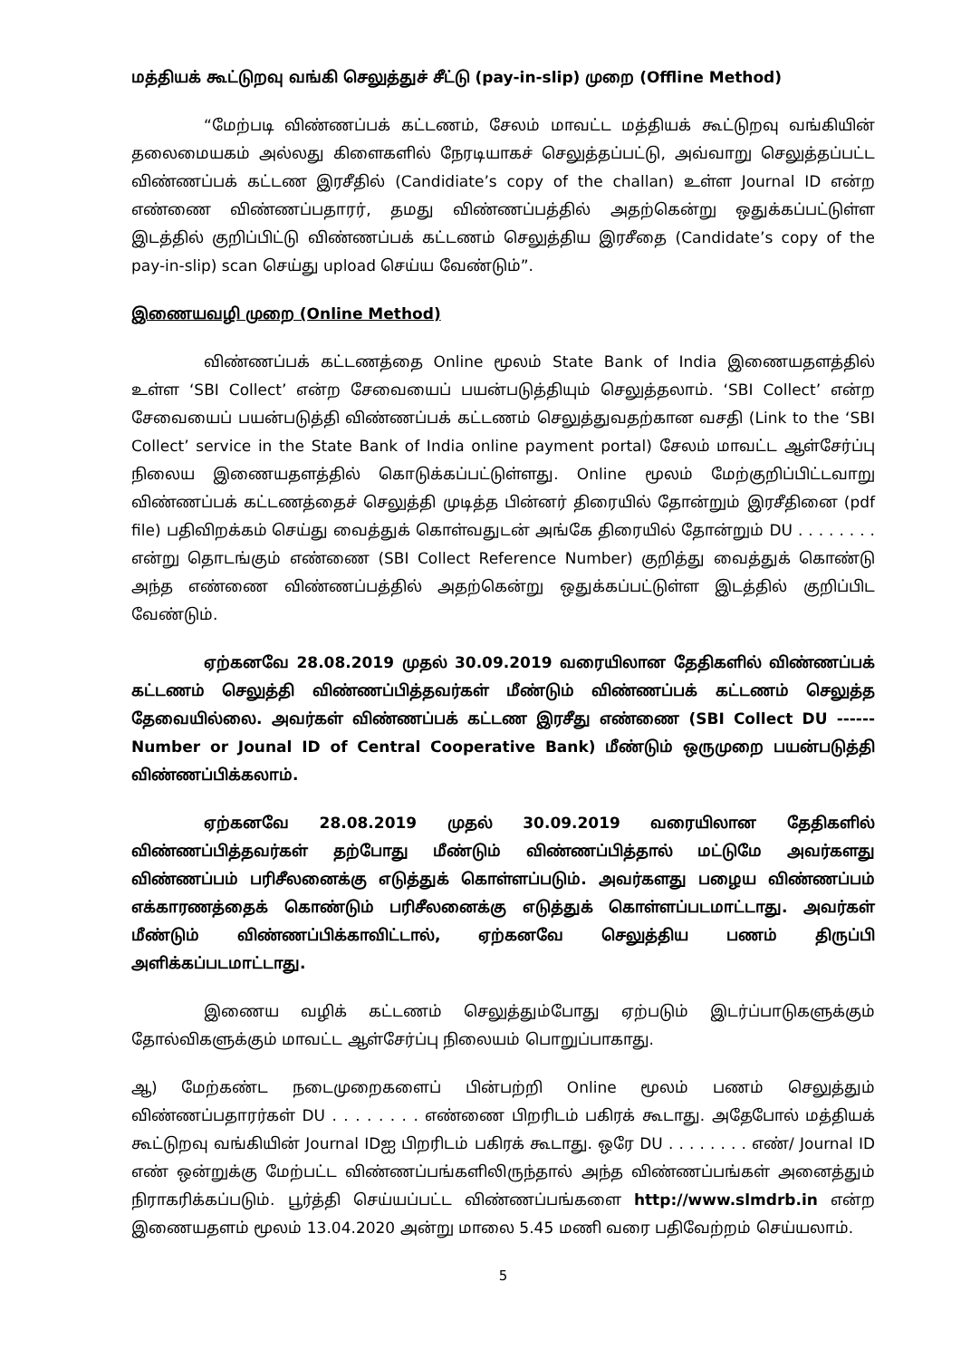மத்தியக் கூட்டுறவு வங்கி செலுத்துச் சீட்டு (pay-in-slip) முறை (Offline Method)
“மேற்படி விண்ணப்பக் கட்டணம், சேலம் மாவட்ட மத்தியக் கூட்டுறவு வங்கியின் தலைமையகம் அல்லது கிளைகளில் நேரடியாகச் செலுத்தப்பட்டு, அவ்வாறு செலுத்தப்பட்ட விண்ணப்பக் கட்டண இரசீதில் (Candidiate’s copy of the challan) உள்ள Journal ID என்ற எண்ணை விண்ணப்பதாரர், தமது விண்ணப்பத்தில் அதற்கென்று ஒதுக்கப்பட்டுள்ள இடத்தில் குறிப்பிட்டு விண்ணப்பக் கட்டணம் செலுத்திய இரசீதை (Candidate’s copy of the pay-in-slip) scan செய்து upload செய்ய வேண்டும்”.
இணையவழி முறை (Online Method)
விண்ணப்பக் கட்டணத்தை Online மூலம் State Bank of India இணையதளத்தில் உள்ள ‘SBI Collect’ என்ற சேவையைப் பயன்படுத்தியும் செலுத்தலாம். ‘SBI Collect’ என்ற சேவையைப் பயன்படுத்தி விண்ணப்பக் கட்டணம் செலுத்துவதற்கான வசதி (Link to the ‘SBI Collect’ service in the State Bank of India online payment portal) சேலம் மாவட்ட ஆள்சேர்ப்பு நிலைய இணையதளத்தில் கொடுக்கப்பட்டுள்ளது. Online மூலம் மேற்குறிப்பிட்டவாறு விண்ணப்பக் கட்டணத்தைச் செலுத்தி முடித்த பின்னர் திரையில் தோன்றும் இரசீதினை (pdf file) பதிவிறக்கம் செய்து வைத்துக் கொள்வதுடன் அங்கே திரையில் தோன்றும் DU . . . . . . . . என்று தொடங்கும் எண்ணை (SBI Collect Reference Number) குறித்து வைத்துக் கொண்டு அந்த எண்ணை விண்ணப்பத்தில் அதற்கென்று ஒதுக்கப்பட்டுள்ள இடத்தில் குறிப்பிட வேண்டும்.
ஏற்கனவே 28.08.2019 முதல் 30.09.2019 வரையிலான தேதிகளில் விண்ணப்பக் கட்டணம் செலுத்தி விண்ணப்பித்தவர்கள் மீண்டும் விண்ணப்பக் கட்டணம் செலுத்த தேவையில்லை. அவர்கள் விண்ணப்பக் கட்டண இரசீது எண்ணை (SBI Collect DU ------ Number or Jounal ID of Central Cooperative Bank) மீண்டும் ஒருமுறை பயன்படுத்தி விண்ணப்பிக்கலாம்.
ஏற்கனவே 28.08.2019 முதல் 30.09.2019 வரையிலான தேதிகளில் விண்ணப்பித்தவர்கள் தற்போது மீண்டும் விண்ணப்பித்தால் மட்டுமே அவர்களது விண்ணப்பம் பரிசீலனைக்கு எடுத்துக் கொள்ளப்படும். அவர்களது பழைய விண்ணப்பம் எக்காரணத்தைக் கொண்டும் பரிசீலனைக்கு எடுத்துக் கொள்ளப்படமாட்டாது. அவர்கள் மீண்டும் விண்ணப்பிக்காவிட்டால், ஏற்கனவே செலுத்திய பணம் திருப்பி அளிக்கப்படமாட்டாது.
இணைய வழிக் கட்டணம் செலுத்தும்போது ஏற்படும் இடர்ப்பாடுகளுக்கும் தோல்விகளுக்கும் மாவட்ட ஆள்சேர்ப்பு நிலையம் பொறுப்பாகாது.
ஆ) மேற்கண்ட நடைமுறைகளைப் பின்பற்றி Online மூலம் பணம் செலுத்தும் விண்ணப்பதாரர்கள் DU . . . . . . . . எண்ணை பிறரிடம் பகிரக் கூடாது. அதேபோல் மத்தியக் கூட்டுறவு வங்கியின் Journal IDஐ பிறரிடம் பகிரக் கூடாது. ஒரே DU . . . . . . . . எண்/ Journal ID எண் ஒன்றுக்கு மேற்பட்ட விண்ணப்பங்களிலிருந்தால் அந்த விண்ணப்பங்கள் அனைத்தும் நிராகரிக்கப்படும். பூர்த்தி செய்யப்பட்ட விண்ணப்பங்களை http://www.slmdrb.in என்ற இணையதளம் மூலம் 13.04.2020 அன்று மாலை 5.45 மணி வரை பதிவேற்றம் செய்யலாம்.
5